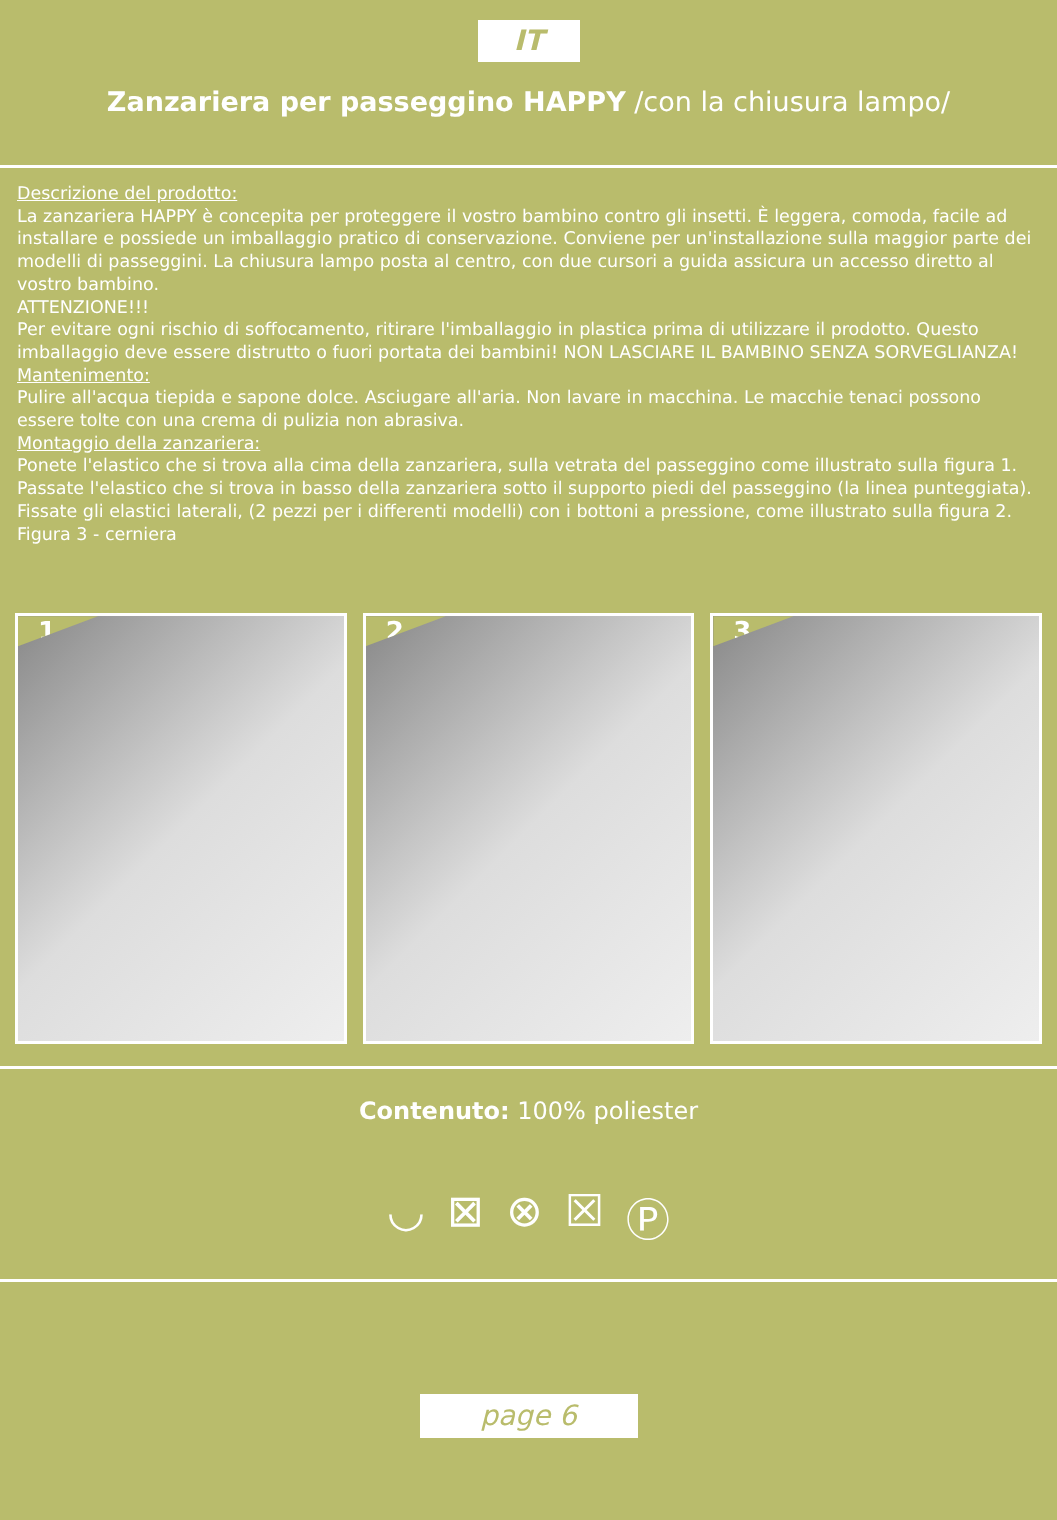IT
Zanzariera per passeggino HAPPY /con la chiusura lampo/
Descrizione del prodotto:
La zanzariera HAPPY è concepita per proteggere il vostro bambino contro gli insetti. È leggera, comoda, facile ad installare e possiede un imballaggio pratico di conservazione. Conviene per un'installazione sulla maggior parte dei modelli di passeggini. La chiusura lampo posta al centro, con due cursori a guida assicura un accesso diretto al vostro bambino.
ATTENZIONE!!!
Per evitare ogni rischio di soffocamento, ritirare l'imballaggio in plastica prima di utilizzare il prodotto. Questo imballaggio deve essere distrutto o fuori portata dei bambini! NON LASCIARE IL BAMBINO SENZA SORVEGLIANZA!
Mantenimento:
Pulire all'acqua tiepida e sapone dolce. Asciugare all'aria. Non lavare in macchina. Le macchie tenaci possono essere tolte con una crema di pulizia non abrasiva.
Montaggio della zanzariera:
Ponete l'elastico che si trova alla cima della zanzariera, sulla vetrata del passeggino come illustrato sulla figura 1. Passate l'elastico che si trova in basso della zanzariera sotto il supporto piedi del passeggino (la linea punteggiata).
Fissate gli elastici laterali, (2 pezzi per i differenti modelli) con i bottoni a pressione, come illustrato sulla figura 2.
Figura 3 - cerniera
1
2
3
Contenuto: 100% poliester
◡ ⊠ ⊗ ☒ Ⓟ
page 6